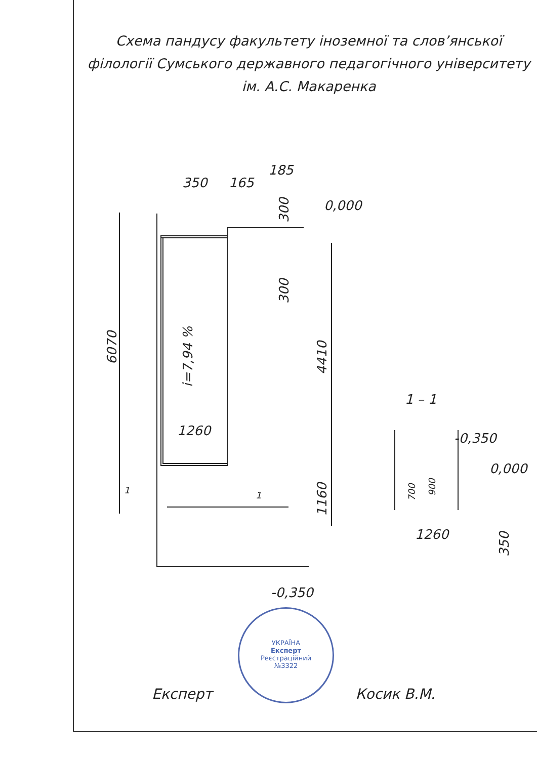Схема пандусу факультету іноземної та слов’янської філології Сумського державного педагогічного університету ім. А.С. Макаренка
350
165
185
0,000
-0,350
1260
6070
4410
1160
300
300
i=7,94 %
1 – 1
-0,350
0,000
1260
700
900
350
1
1
УКРАЇНА
Експерт
Реєстраційний
№3322
Експерт Косик В.М.